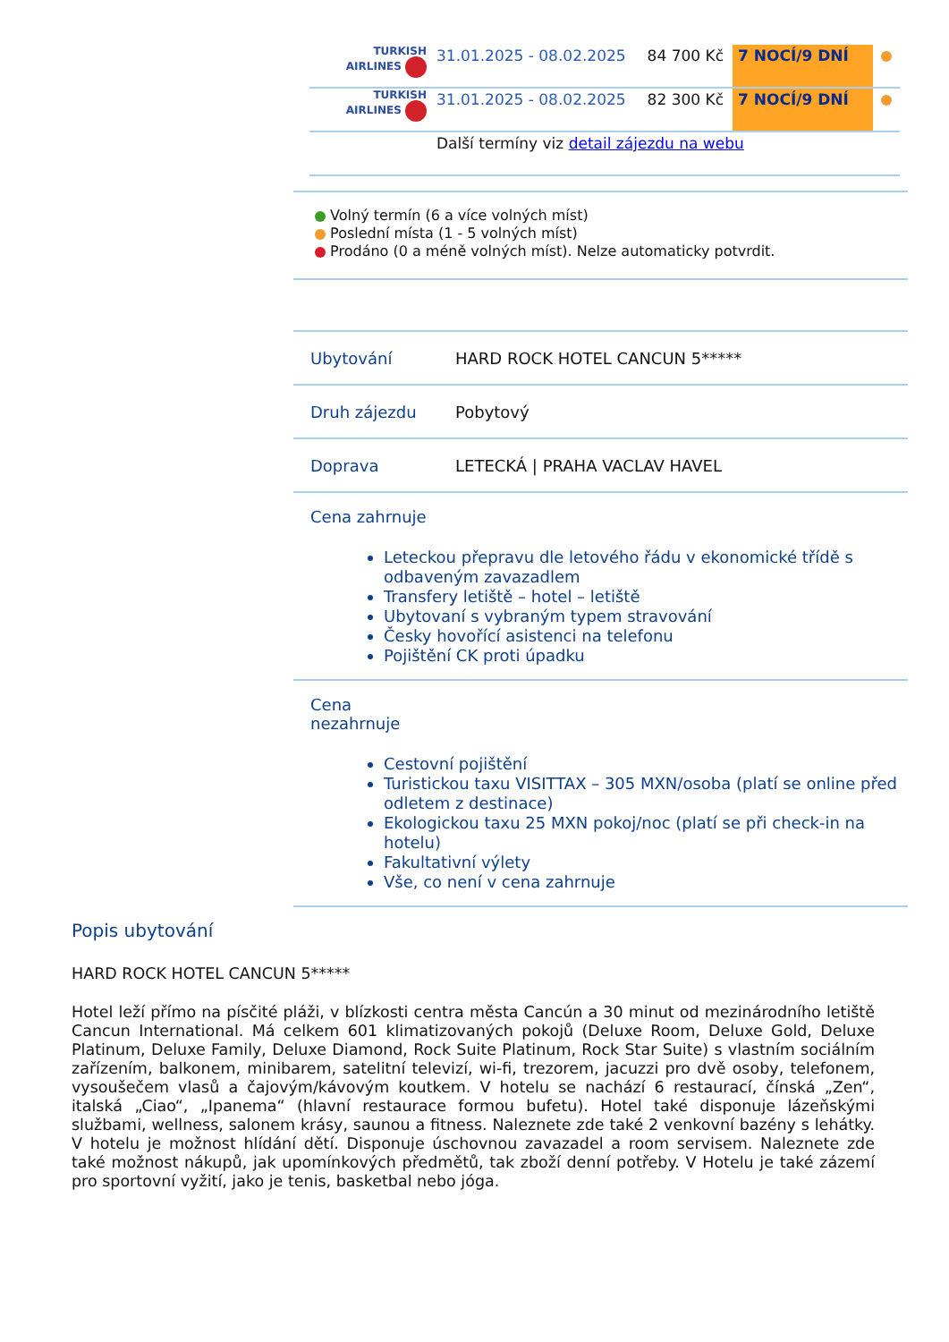| TURKISH AIRLINES | 31.01.2025 - 08.02.2025 | 84 700 Kč | 7 NOCÍ/9 DNÍ | |
| TURKISH AIRLINES | 31.01.2025 - 08.02.2025 | 82 300 Kč | 7 NOCÍ/9 DNÍ | |
| | Další termíny viz detail zájezdu na webu | | | |
Volný termín (6 a více volných míst)
Poslední místa (1 - 5 volných míst)
Prodáno (0 a méně volných míst). Nelze automaticky potvrdit.
| Ubytování | HARD ROCK HOTEL CANCUN 5***** |
| Druh zájezdu | Pobytový |
| Doprava | LETECKÁ / PRAHA VACLAV HAVEL |
| Cena zahrnuje Leteckou přepravu dle letového řádu v ekonomické třídě s odbaveným zavazadlem Transfery letiště – hotel – letiště Ubytovaní s vybraným typem stravování Česky hovořící asistenci na telefonu Pojištění CK proti úpadku | |
| Cena nezahrnuje Cestovní pojištění Turistickou taxu VISITTAX – 305 MXN/osoba (platí se online před odletem z destinace) Ekologickou taxu 25 MXN pokoj/noc (platí se při check-in na hotelu) Fakultativní výlety Vše, co není v cena zahrnuje | |
Popis ubytování
HARD ROCK HOTEL CANCUN 5*****
Hotel leží přímo na písčité pláži, v blízkosti centra města Cancún a 30 minut od mezinárodního letiště Cancun International. Má celkem 601 klimatizovaných pokojů (Deluxe Room, Deluxe Gold, Deluxe Platinum, Deluxe Family, Deluxe Diamond, Rock Suite Platinum, Rock Star Suite) s vlastním sociálním zařízením, balkonem, minibarem, satelitní televizí, wi-fi, trezorem, jacuzzi pro dvě osoby, telefonem, vysoušečem vlasů a čajovým/kávovým koutkem. V hotelu se nachází 6 restaurací, čínská „Zen“, italská „Ciao“, „Ipanema“ (hlavní restaurace formou bufetu). Hotel také disponuje lázeňskými službami, wellness, salonem krásy, saunou a fitness. Naleznete zde také 2 venkovní bazény s lehátky. V hotelu je možnost hlídání dětí. Disponuje úschovnou zavazadel a room servisem. Naleznete zde také možnost nákupů, jak upomínkových předmětů, tak zboží denní potřeby. V Hotelu je také zázemí pro sportovní vyžití, jako je tenis, basketbal nebo jóga.